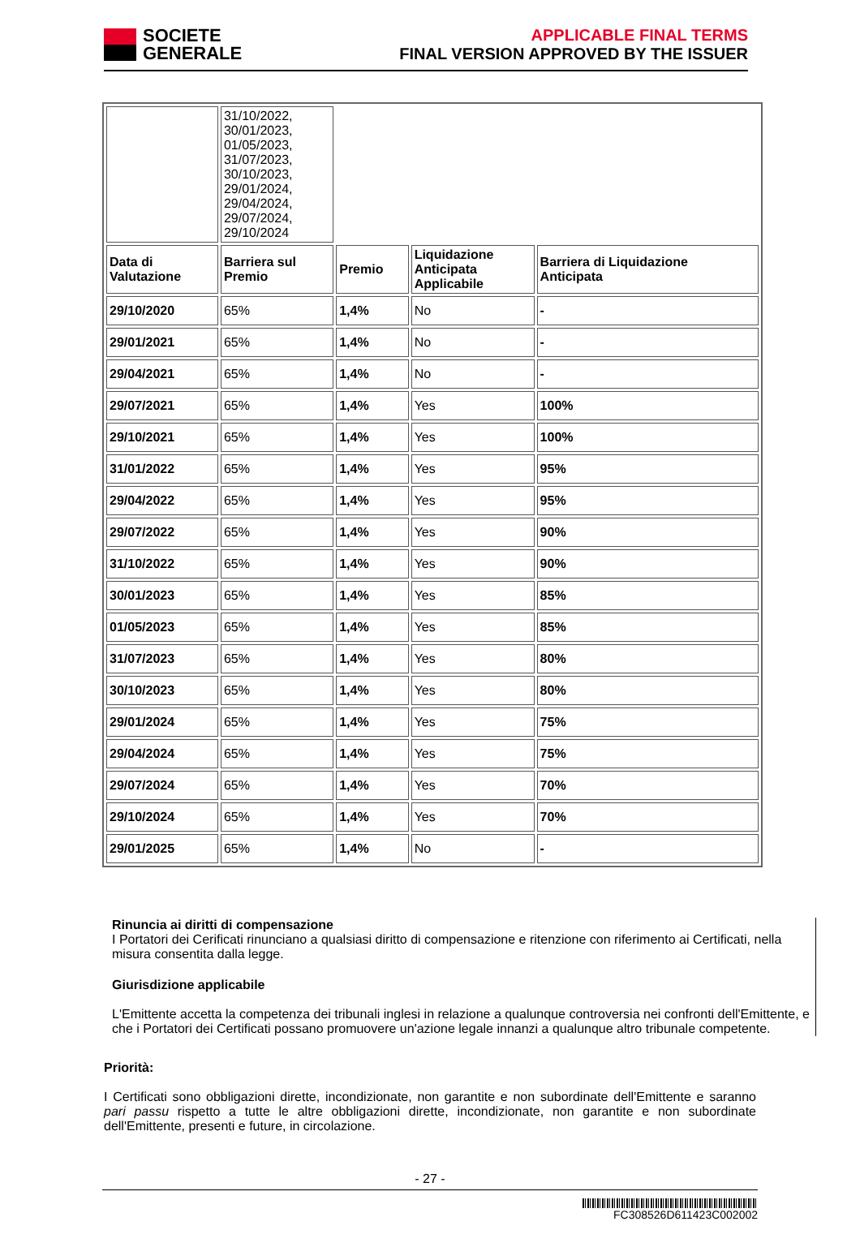SOCIETE
GENERALE
APPLICABLE FINAL TERMS
FINAL VERSION APPROVED BY THE ISSUER
| | 31/10/2022, 30/01/2023, 01/05/2023, 31/07/2023, 30/10/2023, 29/01/2024, 29/04/2024, 29/07/2024, 29/10/2024 | | | |
| Data di Valutazione | Barriera sul Premio | Premio | Liquidazione Anticipata Applicabile | Barriera di Liquidazione Anticipata |
| 29/10/2020 | 65% | 1,4% | No | - |
| 29/01/2021 | 65% | 1,4% | No | - |
| 29/04/2021 | 65% | 1,4% | No | - |
| 29/07/2021 | 65% | 1,4% | Yes | 100% |
| 29/10/2021 | 65% | 1,4% | Yes | 100% |
| 31/01/2022 | 65% | 1,4% | Yes | 95% |
| 29/04/2022 | 65% | 1,4% | Yes | 95% |
| 29/07/2022 | 65% | 1,4% | Yes | 90% |
| 31/10/2022 | 65% | 1,4% | Yes | 90% |
| 30/01/2023 | 65% | 1,4% | Yes | 85% |
| 01/05/2023 | 65% | 1,4% | Yes | 85% |
| 31/07/2023 | 65% | 1,4% | Yes | 80% |
| 30/10/2023 | 65% | 1,4% | Yes | 80% |
| 29/01/2024 | 65% | 1,4% | Yes | 75% |
| 29/04/2024 | 65% | 1,4% | Yes | 75% |
| 29/07/2024 | 65% | 1,4% | Yes | 70% |
| 29/10/2024 | 65% | 1,4% | Yes | 70% |
| 29/01/2025 | 65% | 1,4% | No | - |
Rinuncia ai diritti di compensazione
I Portatori dei Cerificati rinunciano a qualsiasi diritto di compensazione e ritenzione con riferimento ai Certificati, nella misura consentita dalla legge.
Giurisdizione applicabile
L'Emittente accetta la competenza dei tribunali inglesi in relazione a qualunque controversia nei confronti dell'Emittente, e che i Portatori dei Certificati possano promuovere un'azione legale innanzi a qualunque altro tribunale competente.
Priorità:
I Certificati sono obbligazioni dirette, incondizionate, non garantite e non subordinate dell'Emittente e saranno pari passu rispetto a tutte le altre obbligazioni dirette, incondizionate, non garantite e non subordinate dell'Emittente, presenti e future, in circolazione.
- 27 -
FC308526D611423C002002